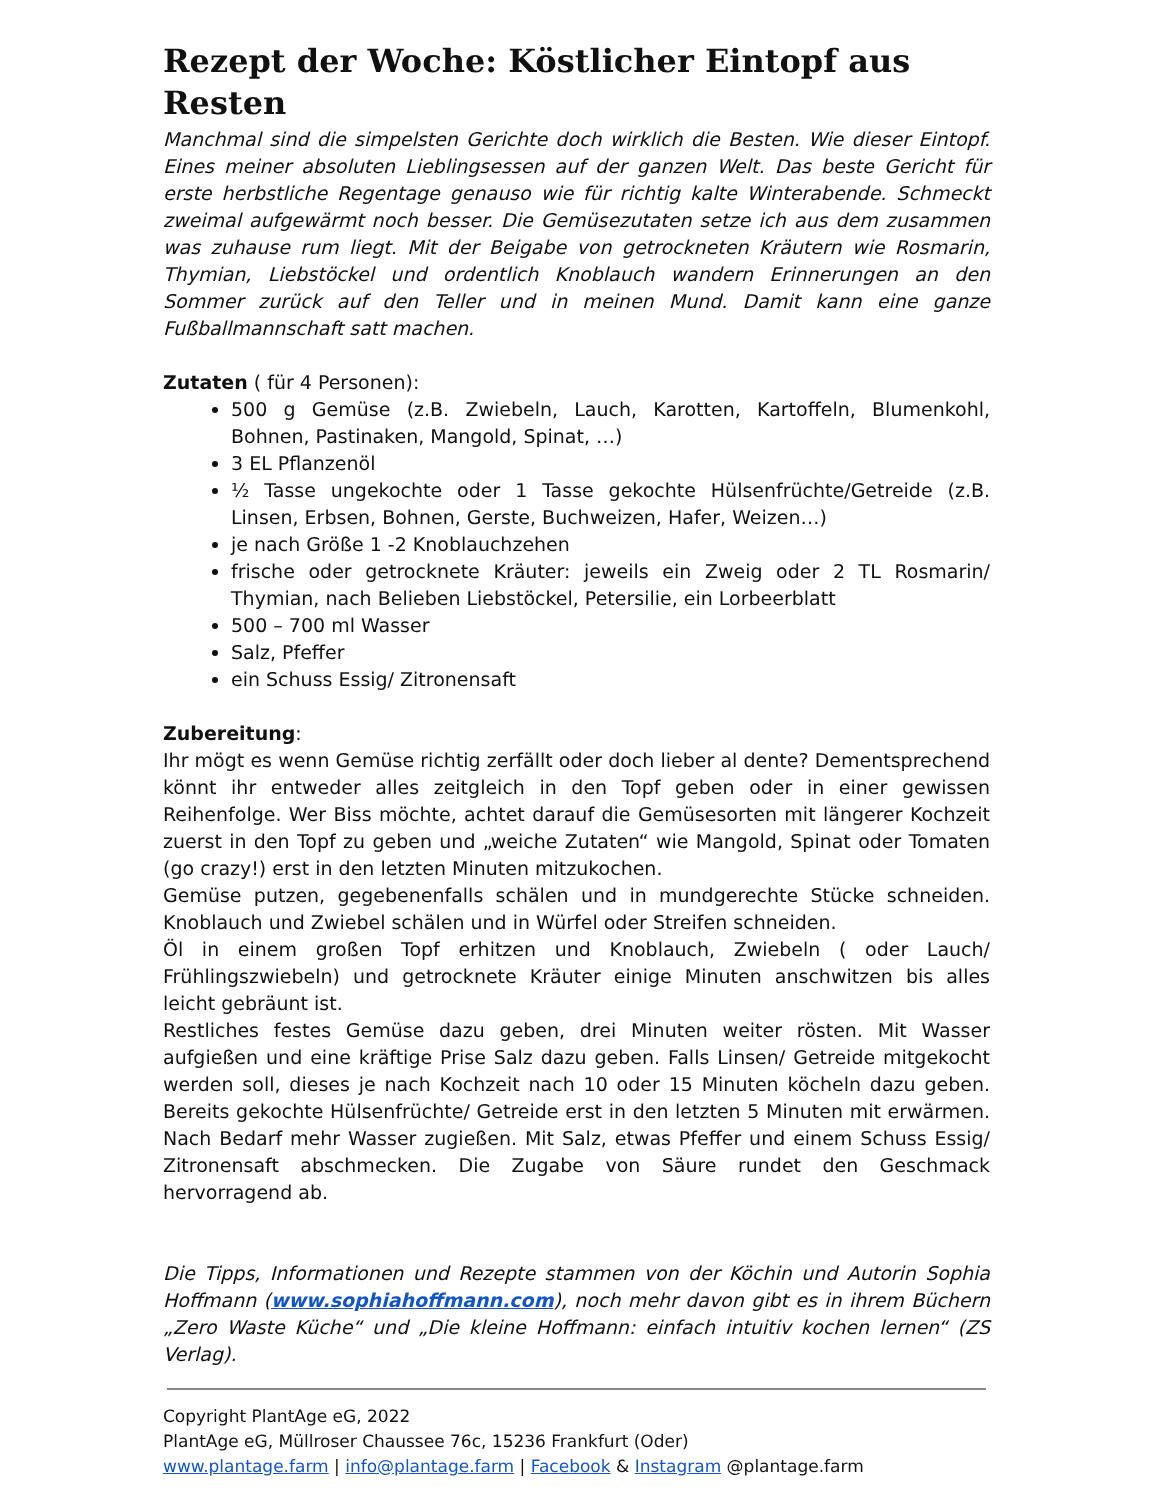Rezept der Woche: Köstlicher Eintopf aus Resten
Manchmal sind die simpelsten Gerichte doch wirklich die Besten. Wie dieser Eintopf. Eines meiner absoluten Lieblingsessen auf der ganzen Welt. Das beste Gericht für erste herbstliche Regentage genauso wie für richtig kalte Winterabende. Schmeckt zweimal aufgewärmt noch besser. Die Gemüsezutaten setze ich aus dem zusammen was zuhause rum liegt. Mit der Beigabe von getrockneten Kräutern wie Rosmarin, Thymian, Liebstöckel und ordentlich Knoblauch wandern Erinnerungen an den Sommer zurück auf den Teller und in meinen Mund. Damit kann eine ganze Fußballmannschaft satt machen.
Zutaten ( für 4 Personen):
500 g Gemüse (z.B. Zwiebeln, Lauch, Karotten, Kartoffeln, Blumenkohl, Bohnen, Pastinaken, Mangold, Spinat, …)
3 EL Pflanzenöl
½ Tasse ungekochte oder 1 Tasse gekochte Hülsenfrüchte/Getreide (z.B. Linsen, Erbsen, Bohnen, Gerste, Buchweizen, Hafer, Weizen…)
je nach Größe 1 -2 Knoblauchzehen
frische oder getrocknete Kräuter: jeweils ein Zweig oder 2 TL Rosmarin/ Thymian, nach Belieben Liebstöckel, Petersilie, ein Lorbeerblatt
500 – 700 ml Wasser
Salz, Pfeffer
ein Schuss Essig/ Zitronensaft
Zubereitung:
Ihr mögt es wenn Gemüse richtig zerfällt oder doch lieber al dente? Dementsprechend könnt ihr entweder alles zeitgleich in den Topf geben oder in einer gewissen Reihenfolge. Wer Biss möchte, achtet darauf die Gemüsesorten mit längerer Kochzeit zuerst in den Topf zu geben und „weiche Zutaten“ wie Mangold, Spinat oder Tomaten (go crazy!) erst in den letzten Minuten mitzukochen.
Gemüse putzen, gegebenenfalls schälen und in mundgerechte Stücke schneiden. Knoblauch und Zwiebel schälen und in Würfel oder Streifen schneiden.
Öl in einem großen Topf erhitzen und Knoblauch, Zwiebeln ( oder Lauch/ Frühlingszwiebeln) und getrocknete Kräuter einige Minuten anschwitzen bis alles leicht gebräunt ist.
Restliches festes Gemüse dazu geben, drei Minuten weiter rösten. Mit Wasser aufgießen und eine kräftige Prise Salz dazu geben. Falls Linsen/ Getreide mitgekocht werden soll, dieses je nach Kochzeit nach 10 oder 15 Minuten köcheln dazu geben. Bereits gekochte Hülsenfrüchte/ Getreide erst in den letzten 5 Minuten mit erwärmen. Nach Bedarf mehr Wasser zugießen. Mit Salz, etwas Pfeffer und einem Schuss Essig/ Zitronensaft abschmecken. Die Zugabe von Säure rundet den Geschmack hervorragend ab.
Die Tipps, Informationen und Rezepte stammen von der Köchin und Autorin Sophia Hoffmann (www.sophiahoffmann.com), noch mehr davon gibt es in ihrem Büchern „Zero Waste Küche“ und „Die kleine Hoffmann: einfach intuitiv kochen lernen“ (ZS Verlag).
Copyright PlantAge eG, 2022
PlantAge eG, Müllroser Chaussee 76c, 15236 Frankfurt (Oder)
www.plantage.farm | info@plantage.farm | Facebook & Instagram @plantage.farm